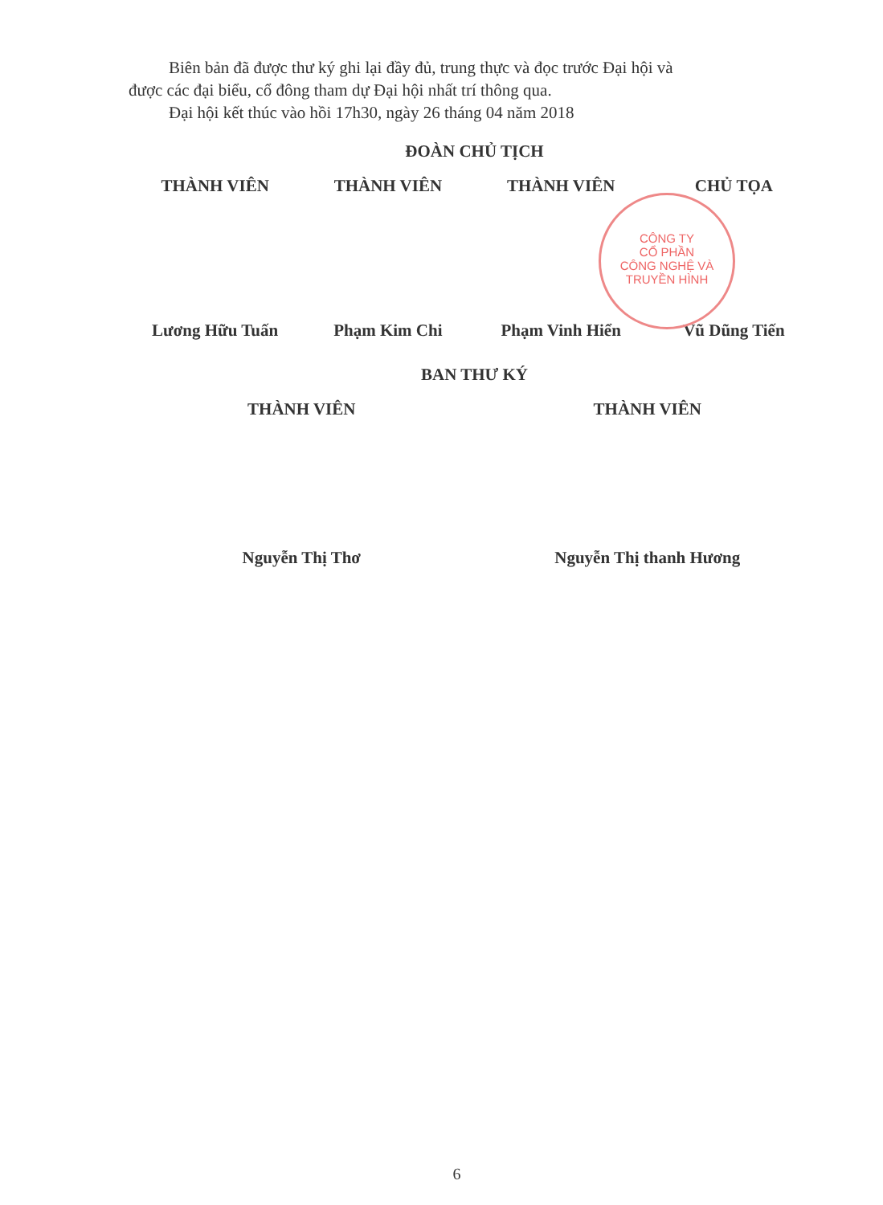Biên bản đã được thư ký ghi lại đầy đủ, trung thực và đọc trước Đại hội và
được các đại biểu, cổ đông tham dự Đại hội nhất trí thông qua.
Đại hội kết thúc vào hồi 17h30, ngày 26 tháng 04 năm 2018
ĐOÀN CHỦ TỊCH
THÀNH VIÊN THÀNH VIÊN THÀNH VIÊN CHỦ TỌA
Lương Hữu Tuấn Phạm Kim Chi Phạm Vinh Hiển Vũ Dũng Tiến
BAN THƯ KÝ
THÀNH VIÊN THÀNH VIÊN
Nguyễn Thị Thơ Nguyễn Thị thanh Hương
CÔNG TY
CỔ PHẦN
CÔNG NGHỆ VÀ
TRUYỀN HÌNH
6